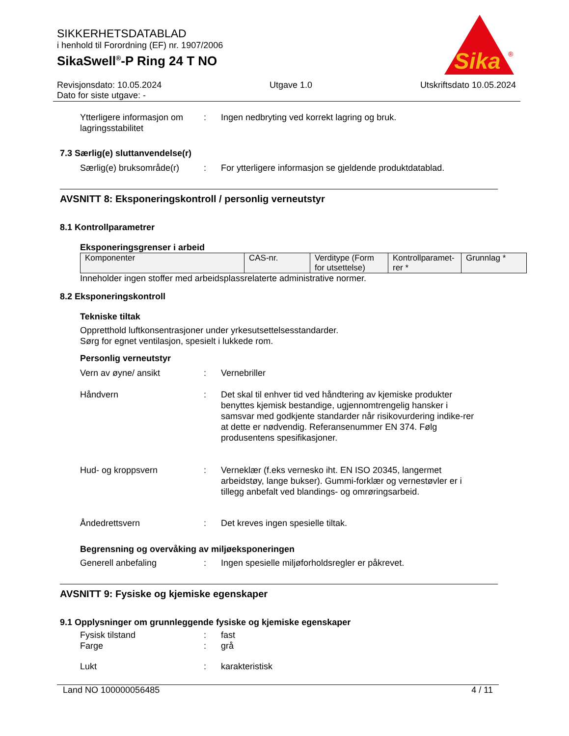SIKKERHETSDATABLAD
i henhold til Forordning (EF) nr. 1907/2006
SikaSwell<sup>®</sup>-P Ring 24 T NO
Sika
®
Revisjonsdato: 10.05.2024
Dato for siste utgave: -
Utgave 1.0 Utskriftsdato 10.05.2024
Ytterligere informasjon om lagringsstabilitet
: Ingen nedbryting ved korrekt lagring og bruk.
7.3 Særlig(e) sluttanvendelse(r)
Særlig(e) bruksområde(r)
: For ytterligere informasjon se gjeldende produktdatablad.
AVSNITT 8: Eksponeringskontroll / personlig verneutstyr
8.1 Kontrollparametrer
Eksponeringsgrenser i arbeid
| Komponenter | CAS-nr. | Verditype (Form for utsettelse) | Kontrollparamet-rer * | Grunnlag * |
Inneholder ingen stoffer med arbeidsplassrelaterte administrative normer.
8.2 Eksponeringskontroll
Tekniske tiltak
Oppretthold luftkonsentrasjoner under yrkesutsettelsesstandarder.
Sørg for egnet ventilasjon, spesielt i lukkede rom.
Personlig verneutstyr
Vern av øyne/ ansikt : Vernebriller
Håndvern : Det skal til enhver tid ved håndtering av kjemiske produkter benyttes kjemisk bestandige, ugjennomtrengelig hansker i samsvar med godkjente standarder når risikovurdering indike-rer at dette er nødvendig. Referansenummer EN 374. Følg produsentens spesifikasjoner.
Hud- og kroppsvern : Verneklær (f.eks vernesko iht. EN ISO 20345, langermet arbeidstøy, lange bukser). Gummi-forklær og vernestøvler er i tillegg anbefalt ved blandings- og omrøringsarbeid.
Åndedrettsvern : Det kreves ingen spesielle tiltak.
Begrensning og overvåking av miljøeksponeringen
Generell anbefaling : Ingen spesielle miljøforholdsregler er påkrevet.
AVSNITT 9: Fysiske og kjemiske egenskaper
9.1 Opplysninger om grunnleggende fysiske og kjemiske egenskaper
Fysisk tilstand : fast
Farge : grå
Lukt : karakteristisk
Land NO 100000056485 4 / 11